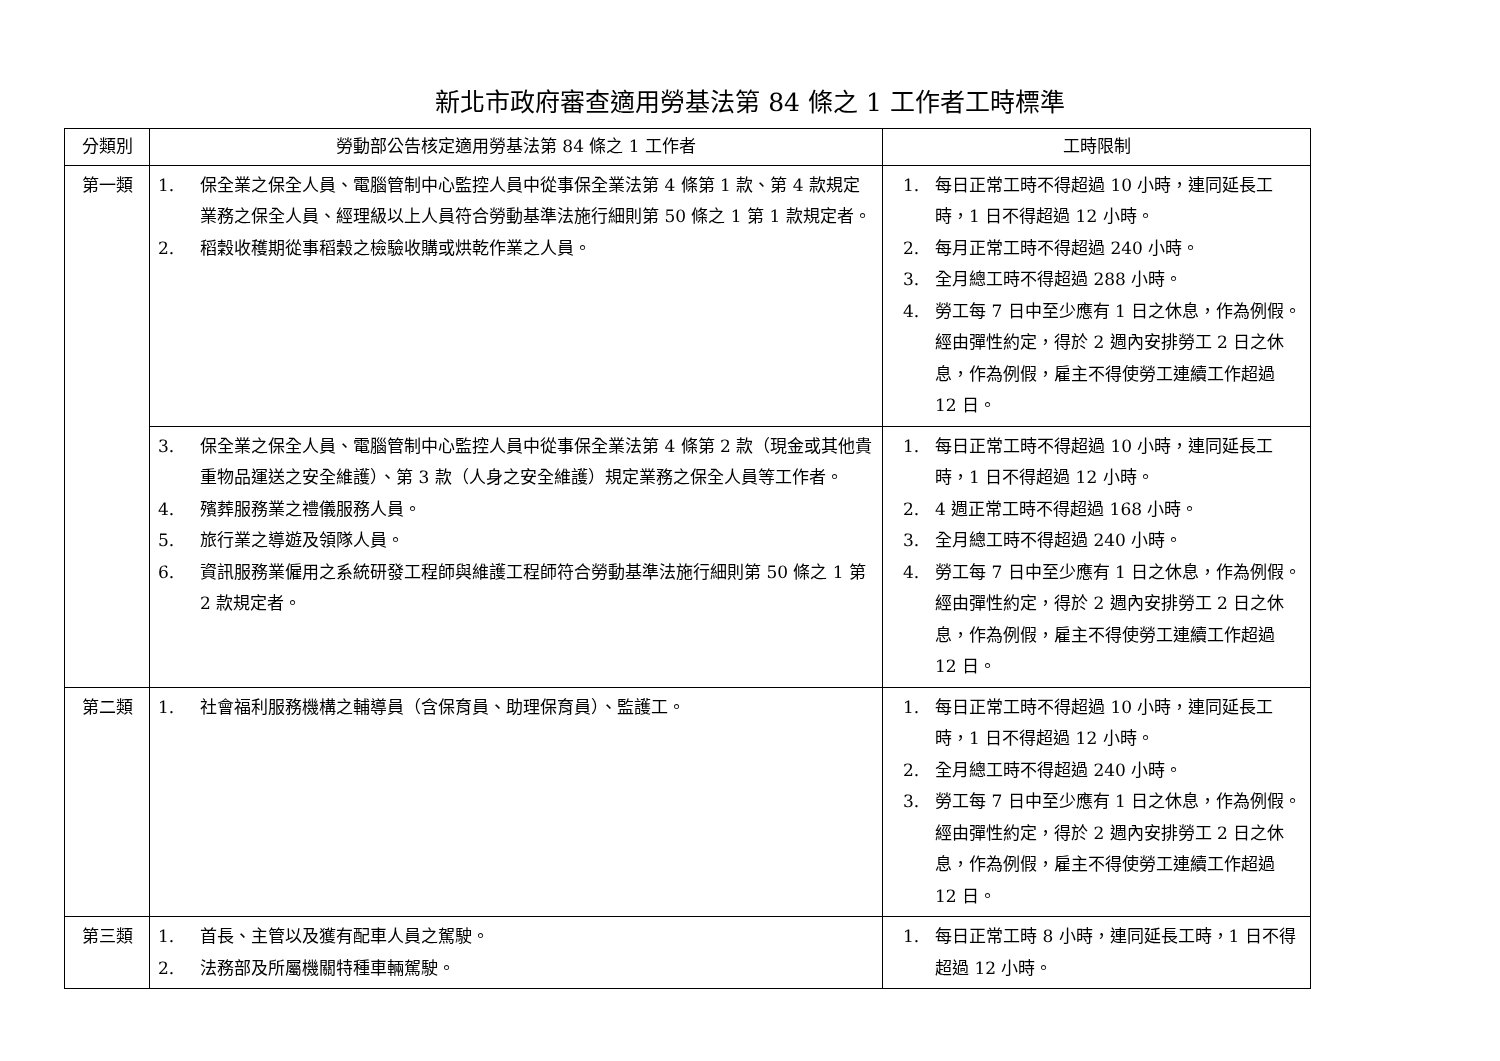新北市政府審查適用勞基法第 84 條之 1 工作者工時標準
| 分類別 | 勞動部公告核定適用勞基法第 84 條之 1 工作者 | 工時限制 |
| --- | --- | --- |
| 第一類 | 1. 保全業之保全人員、電腦管制中心監控人員中從事保全業法第 4 條第 1 款、第 4 款規定業務之保全人員、經理級以上人員符合勞動基準法施行細則第 50 條之 1 第 1 款規定者。 2. 稻穀收穫期從事稻穀之檢驗收購或烘乾作業之人員。 | 1. 每日正常工時不得超過 10 小時，連同延長工時，1 日不得超過 12 小時。 2. 每月正常工時不得超過 240 小時。 3. 全月總工時不得超過 288 小時。 4. 勞工每 7 日中至少應有 1 日之休息，作為例假。經由彈性約定，得於 2 週內安排勞工 2 日之休息，作為例假，雇主不得使勞工連續工作超過 12 日。 |
| | 3. 保全業之保全人員、電腦管制中心監控人員中從事保全業法第 4 條第 2 款（現金或其他貴重物品運送之安全維護）、第 3 款（人身之安全維護）規定業務之保全人員等工作者。 4. 殯葬服務業之禮儀服務人員。 5. 旅行業之導遊及領隊人員。 6. 資訊服務業僱用之系統研發工程師與維護工程師符合勞動基準法施行細則第 50 條之 1 第 2 款規定者。 | 1. 每日正常工時不得超過 10 小時，連同延長工時，1 日不得超過 12 小時。 2. 4 週正常工時不得超過 168 小時。 3. 全月總工時不得超過 240 小時。 4. 勞工每 7 日中至少應有 1 日之休息，作為例假。經由彈性約定，得於 2 週內安排勞工 2 日之休息，作為例假，雇主不得使勞工連續工作超過 12 日。 |
| 第二類 | 1. 社會福利服務機構之輔導員（含保育員、助理保育員）、監護工。 | 1. 每日正常工時不得超過 10 小時，連同延長工時，1 日不得超過 12 小時。 2. 全月總工時不得超過 240 小時。 3. 勞工每 7 日中至少應有 1 日之休息，作為例假。經由彈性約定，得於 2 週內安排勞工 2 日之休息，作為例假，雇主不得使勞工連續工作超過 12 日。 |
| 第三類 | 1. 首長、主管以及獲有配車人員之駕駛。 2. 法務部及所屬機關特種車輛駕駛。 | 1. 每日正常工時 8 小時，連同延長工時，1 日不得超過 12 小時。 |